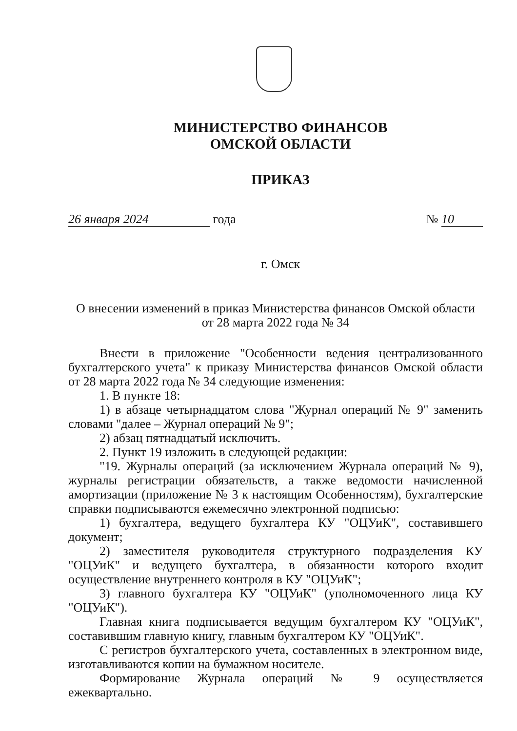МИНИСТЕРСТВО ФИНАНСОВ
ОМСКОЙ ОБЛАСТИ
ПРИКАЗ
26 января 2024 года № 10
г. Омск
О внесении изменений в приказ Министерства финансов Омской области
от 28 марта 2022 года № 34
Внести в приложение "Особенности ведения централизованного бухгалтерского учета" к приказу Министерства финансов Омской области от 28 марта 2022 года № 34 следующие изменения:
1. В пункте 18:
1) в абзаце четырнадцатом слова "Журнал операций № 9" заменить словами "далее – Журнал операций № 9";
2) абзац пятнадцатый исключить.
2. Пункт 19 изложить в следующей редакции:
"19. Журналы операций (за исключением Журнала операций № 9), журналы регистрации обязательств, а также ведомости начисленной амортизации (приложение № 3 к настоящим Особенностям), бухгалтерские справки подписываются ежемесячно электронной подписью:
1) бухгалтера, ведущего бухгалтера КУ "ОЦУиК", составившего документ;
2) заместителя руководителя структурного подразделения КУ "ОЦУиК" и ведущего бухгалтера, в обязанности которого входит осуществление внутреннего контроля в КУ "ОЦУиК";
3) главного бухгалтера КУ "ОЦУиК" (уполномоченного лица КУ "ОЦУиК").
Главная книга подписывается ведущим бухгалтером КУ "ОЦУиК", составившим главную книгу, главным бухгалтером КУ "ОЦУиК".
С регистров бухгалтерского учета, составленных в электронном виде, изготавливаются копии на бумажном носителе.
Формирование Журнала операций № 9 осуществляется ежеквартально.